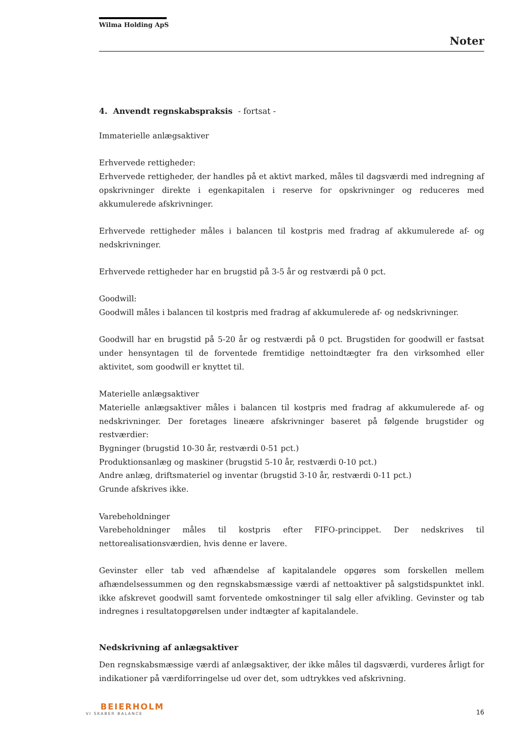Wilma Holding ApS
Noter
4. Anvendt regnskabspraksis - fortsat -
Immaterielle anlægsaktiver
Erhvervede rettigheder:
Erhvervede rettigheder, der handles på et aktivt marked, måles til dagsværdi med indregning af opskrivninger direkte i egenkapitalen i reserve for opskrivninger og reduceres med akkumulerede afskrivninger.
Erhvervede rettigheder måles i balancen til kostpris med fradrag af akkumulerede af- og nedskrivninger.
Erhvervede rettigheder har en brugstid på 3-5 år og restværdi på 0 pct.
Goodwill:
Goodwill måles i balancen til kostpris med fradrag af akkumulerede af- og nedskrivninger.
Goodwill har en brugstid på 5-20 år og restværdi på 0 pct. Brugstiden for goodwill er fastsat under hensyntagen til de forventede fremtidige nettoindtægter fra den virksomhed eller aktivitet, som goodwill er knyttet til.
Materielle anlægsaktiver
Materielle anlægsaktiver måles i balancen til kostpris med fradrag af akkumulerede af- og nedskrivninger. Der foretages lineære afskrivninger baseret på følgende brugstider og restværdier:
Bygninger (brugstid 10-30 år, restværdi 0-51 pct.)
Produktionsanlæg og maskiner (brugstid 5-10 år, restværdi 0-10 pct.)
Andre anlæg, driftsmateriel og inventar (brugstid 3-10 år, restværdi 0-11 pct.)
Grunde afskrives ikke.
Varebeholdninger
Varebeholdninger måles til kostpris efter FIFO-princippet. Der nedskrives til nettorealisationsværdien, hvis denne er lavere.
Gevinster eller tab ved afhændelse af kapitalandele opgøres som forskellen mellem afhændelsessummen og den regnskabsmæssige værdi af nettoaktiver på salgstidspunktet inkl. ikke afskrevet goodwill samt forventede omkostninger til salg eller afvikling. Gevinster og tab indregnes i resultatopgørelsen under indtægter af kapitalandele.
Nedskrivning af anlægsaktiver
Den regnskabsmæssige værdi af anlægsaktiver, der ikke måles til dagsværdi, vurderes årligt for indikationer på værdiforringelse ud over det, som udtrykkes ved afskrivning.
BEIERHOLM
VI SKABER BALANCE
16